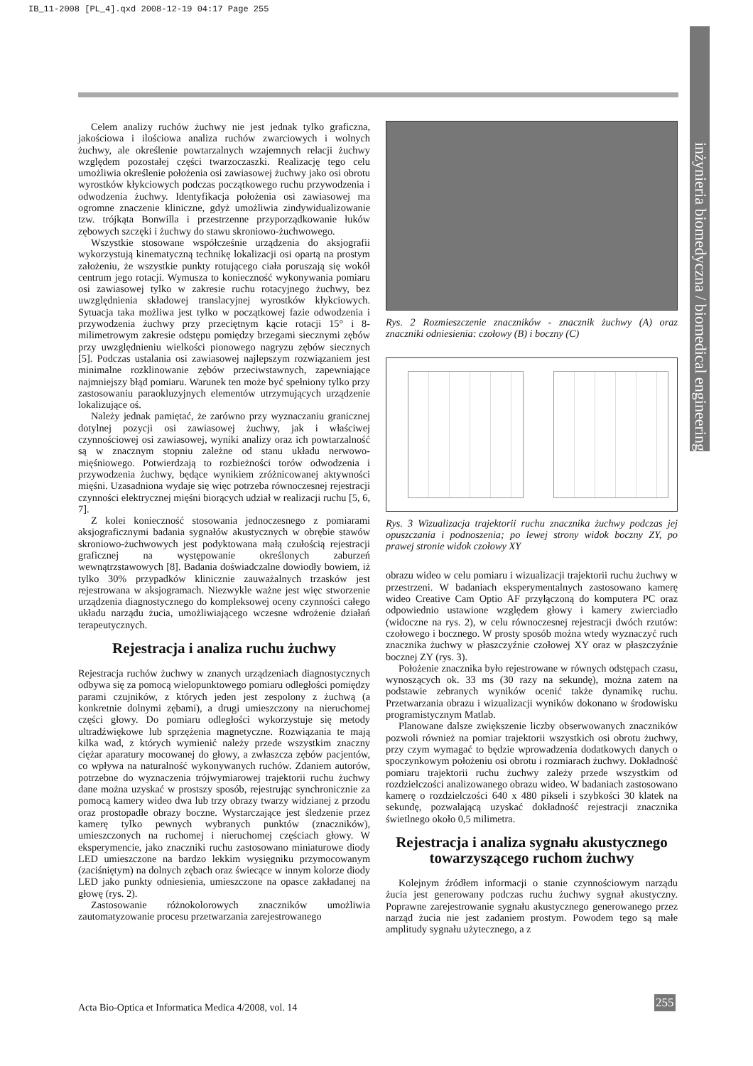IB_11-2008 [PL_4].qxd 2008-12-19 04:17 Page 255
inżynieria biomedyczna / biomedical engineering
Celem analizy ruchów żuchwy nie jest jednak tylko graficzna, jakościowa i ilościowa analiza ruchów zwarciowych i wolnych żuchwy, ale określenie powtarzalnych wzajemnych relacji żuchwy względem pozostałej części twarzoczaszki. Realizację tego celu umożliwia określenie położenia osi zawiasowej żuchwy jako osi obrotu wyrostków kłykciowych podczas początkowego ruchu przywodzenia i odwodzenia żuchwy. Identyfikacja położenia osi zawiasowej ma ogromne znaczenie kliniczne, gdyż umożliwia zindywidualizowanie tzw. trójkąta Bonwilla i przestrzenne przyporządkowanie łuków zębowych szczęki i żuchwy do stawu skroniowo-żuchwowego.
Wszystkie stosowane współcześnie urządzenia do aksjografii wykorzystują kinematyczną technikę lokalizacji osi opartą na prostym założeniu, że wszystkie punkty rotującego ciała poruszają się wokół centrum jego rotacji. Wymusza to konieczność wykonywania pomiaru osi zawiasowej tylko w zakresie ruchu rotacyjnego żuchwy, bez uwzględnienia składowej translacyjnej wyrostków kłykciowych. Sytuacja taka możliwa jest tylko w początkowej fazie odwodzenia i przywodzenia żuchwy przy przeciętnym kącie rotacji 15° i 8-milimetrowym zakresie odstępu pomiędzy brzegami siecznymi zębów przy uwzględnieniu wielkości pionowego nagryzu zębów siecznych [5]. Podczas ustalania osi zawiasowej najlepszym rozwiązaniem jest minimalne rozklinowanie zębów przeciwstawnych, zapewniające najmniejszy błąd pomiaru. Warunek ten może być spełniony tylko przy zastosowaniu paraokluzyjnych elementów utrzymujących urządzenie lokalizujące oś.
Należy jednak pamiętać, że zarówno przy wyznaczaniu granicznej dotylnej pozycji osi zawiasowej żuchwy, jak i właściwej czynnościowej osi zawiasowej, wyniki analizy oraz ich powtarzalność są w znacznym stopniu zależne od stanu układu nerwowo-mięśniowego. Potwierdzają to rozbieżności torów odwodzenia i przywodzenia żuchwy, będące wynikiem zróżnicowanej aktywności mięśni. Uzasadniona wydaje się więc potrzeba równoczesnej rejestracji czynności elektrycznej mięśni biorących udział w realizacji ruchu [5, 6, 7].
Z kolei konieczność stosowania jednoczesnego z pomiarami aksjograficznymi badania sygnałów akustycznych w obrębie stawów skroniowo-żuchwowych jest podyktowana małą czułością rejestracji graficznej na występowanie określonych zaburzeń wewnątrzstawowych [8]. Badania doświadczalne dowiodły bowiem, iż tylko 30% przypadków klinicznie zauważalnych trzasków jest rejestrowana w aksjogramach. Niezwykle ważne jest więc stworzenie urządzenia diagnostycznego do kompleksowej oceny czynności całego układu narządu żucia, umożliwiającego wczesne wdrożenie działań terapeutycznych.
Rejestracja i analiza ruchu żuchwy
Rejestracja ruchów żuchwy w znanych urządzeniach diagnostycznych odbywa się za pomocą wielopunktowego pomiaru odległości pomiędzy parami czujników, z których jeden jest zespolony z żuchwą (a konkretnie dolnymi zębami), a drugi umieszczony na nieruchomej części głowy. Do pomiaru odległości wykorzystuje się metody ultradźwiękowe lub sprzężenia magnetyczne. Rozwiązania te mają kilka wad, z których wymienić należy przede wszystkim znaczny ciężar aparatury mocowanej do głowy, a zwłaszcza zębów pacjentów, co wpływa na naturalność wykonywanych ruchów. Zdaniem autorów, potrzebne do wyznaczenia trójwymiarowej trajektorii ruchu żuchwy dane można uzyskać w prostszy sposób, rejestrując synchronicznie za pomocą kamery wideo dwa lub trzy obrazy twarzy widzianej z przodu oraz prostopadłe obrazy boczne. Wystarczające jest śledzenie przez kamerę tylko pewnych wybranych punktów (znaczników), umieszczonych na ruchomej i nieruchomej częściach głowy. W eksperymencie, jako znaczniki ruchu zastosowano miniaturowe diody LED umieszczone na bardzo lekkim wysięgniku przymocowanym (zaciśniętym) na dolnych zębach oraz świecące w innym kolorze diody LED jako punkty odniesienia, umieszczone na opasce zakładanej na głowę (rys. 2).
Zastosowanie różnokolorowych znaczników umożliwia zautomatyzowanie procesu przetwarzania zarejestrowanego
Rys. 2 Rozmieszczenie znaczników - znacznik żuchwy (A) oraz znaczniki odniesienia: czołowy (B) i boczny (C)
Rys. 3 Wizualizacja trajektorii ruchu znacznika żuchwy podczas jej opuszczania i podnoszenia; po lewej strony widok boczny ZY, po prawej stronie widok czołowy XY
obrazu wideo w celu pomiaru i wizualizacji trajektorii ruchu żuchwy w przestrzeni. W badaniach eksperymentalnych zastosowano kamerę wideo Creative Cam Optio AF przyłączoną do komputera PC oraz odpowiednio ustawione względem głowy i kamery zwierciadło (widoczne na rys. 2), w celu równoczesnej rejestracji dwóch rzutów: czołowego i bocznego. W prosty sposób można wtedy wyznaczyć ruch znacznika żuchwy w płaszczyźnie czołowej XY oraz w płaszczyźnie bocznej ZY (rys. 3).
Położenie znacznika było rejestrowane w równych odstępach czasu, wynoszących ok. 33 ms (30 razy na sekundę), można zatem na podstawie zebranych wyników ocenić także dynamikę ruchu. Przetwarzania obrazu i wizualizacji wyników dokonano w środowisku programistycznym Matlab.
Planowane dalsze zwiększenie liczby obserwowanych znaczników pozwoli również na pomiar trajektorii wszystkich osi obrotu żuchwy, przy czym wymagać to będzie wprowadzenia dodatkowych danych o spoczynkowym położeniu osi obrotu i rozmiarach żuchwy. Dokładność pomiaru trajektorii ruchu żuchwy zależy przede wszystkim od rozdzielczości analizowanego obrazu wideo. W badaniach zastosowano kamerę o rozdzielczości 640 x 480 pikseli i szybkości 30 klatek na sekundę, pozwalającą uzyskać dokładność rejestracji znacznika świetlnego około 0,5 milimetra.
Rejestracja i analiza sygnału akustycznego towarzyszącego ruchom żuchwy
Kolejnym źródłem informacji o stanie czynnościowym narządu żucia jest generowany podczas ruchu żuchwy sygnał akustyczny. Poprawne zarejestrowanie sygnału akustycznego generowanego przez narząd żucia nie jest zadaniem prostym. Powodem tego są małe amplitudy sygnału użytecznego, a z
Acta Bio-Optica et Informatica Medica 4/2008, vol. 14
255